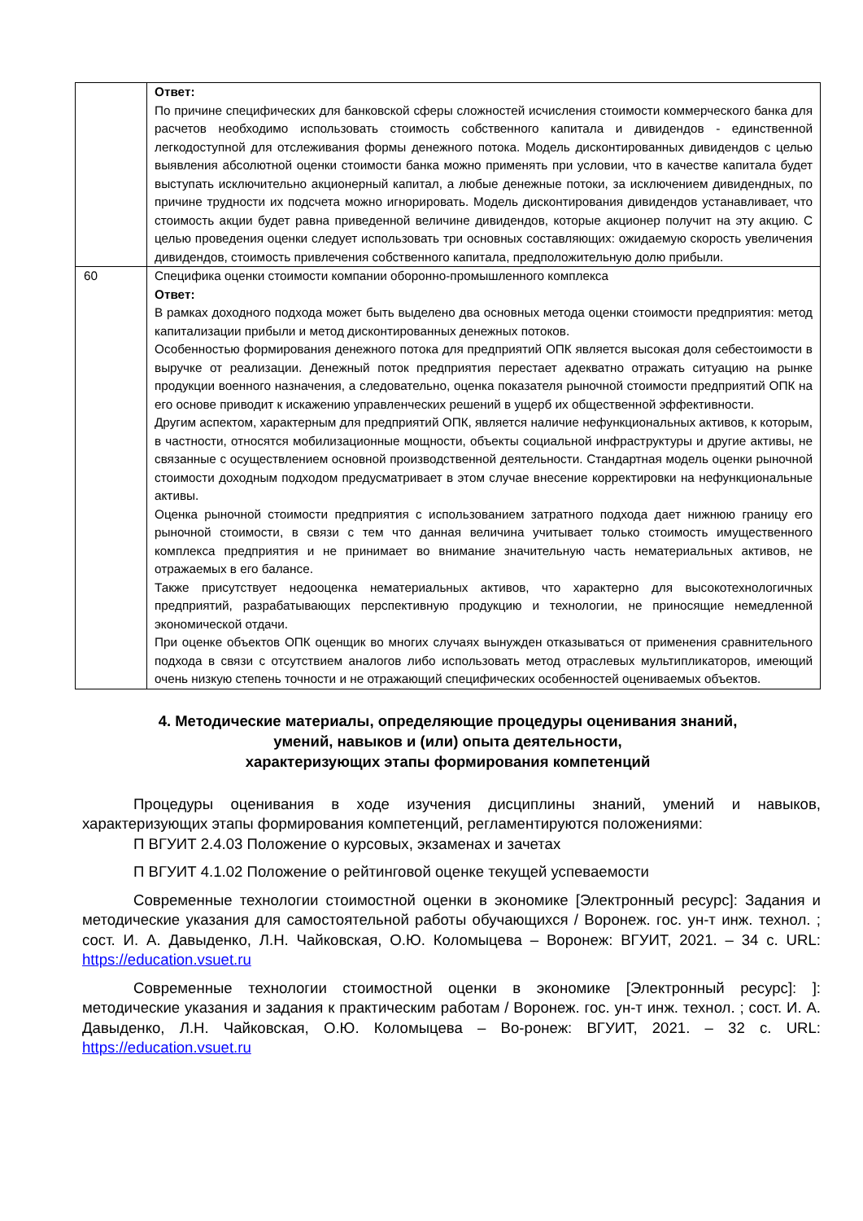| | Ответ: По причине специфических для банковской сферы сложностей исчисления стоимости коммерческого банка для расчетов необходимо использовать стоимость собственного капитала и дивидендов - единственной легкодоступной для отслеживания формы денежного потока. Модель дисконтированных дивидендов с целью выявления абсолютной оценки стоимости банка можно применять при условии, что в качестве капитала будет выступать исключительно акционерный капитал, а любые денежные потоки, за исключением дивидендных, по причине трудности их подсчета можно игнорировать. Модель дисконтирования дивидендов устанавливает, что стоимость акции будет равна приведенной величине дивидендов, которые акционер получит на эту акцию. С целью проведения оценки следует использовать три основных составляющих: ожидаемую скорость увеличения дивидендов, стоимость привлечения собственного капитала, предположительную долю прибыли. |
| 60 | Специфика оценки стоимости компании оборонно-промышленного комплекса Ответ: В рамках доходного подхода может быть выделено два основных метода оценки стоимости предприятия: метод капитализации прибыли и метод дисконтированных денежных потоков. Особенностью формирования денежного потока для предприятий ОПК является высокая доля себестоимости в выручке от реализации. Денежный поток предприятия перестает адекватно отражать ситуацию на рынке продукции военного назначения, а следовательно, оценка показателя рыночной стоимости предприятий ОПК на его основе приводит к искажению управленческих решений в ущерб их общественной эффективности. Другим аспектом, характерным для предприятий ОПК, является наличие нефункциональных активов, к которым, в частности, относятся мобилизационные мощности, объекты социальной инфраструктуры и другие активы, не связанные с осуществлением основной производственной деятельности. Стандартная модель оценки рыночной стоимости доходным подходом предусматривает в этом случае внесение корректировки на нефункциональные активы. Оценка рыночной стоимости предприятия с использованием затратного подхода дает нижнюю границу его рыночной стоимости, в связи с тем что данная величина учитывает только стоимость имущественного комплекса предприятия и не принимает во внимание значительную часть нематериальных активов, не отражаемых в его балансе. Также присутствует недооценка нематериальных активов, что характерно для высокотехнологичных предприятий, разрабатывающих перспективную продукцию и технологии, не приносящие немедленной экономической отдачи. При оценке объектов ОПК оценщик во многих случаях вынужден отказываться от применения сравнительного подхода в связи с отсутствием аналогов либо использовать метод отраслевых мультипликаторов, имеющий очень низкую степень точности и не отражающий специфических особенностей оцениваемых объектов. |
4. Методические материалы, определяющие процедуры оценивания знаний,
умений, навыков и (или) опыта деятельности,
характеризующих этапы формирования компетенций
Процедуры оценивания в ходе изучения дисциплины знаний, умений и навыков, характеризующих этапы формирования компетенций, регламентируются положениями:
П ВГУИТ 2.4.03 Положение о курсовых, экзаменах и зачетах
П ВГУИТ 4.1.02 Положение о рейтинговой оценке текущей успеваемости
Современные технологии стоимостной оценки в экономике [Электронный ресурс]: Задания и методические указания для самостоятельной работы обучающихся / Воронеж. гос. ун-т инж. технол. ; сост. И. А. Давыденко, Л.Н. Чайковская, О.Ю. Коломыцева – Воронеж: ВГУИТ, 2021. – 34 с. URL: https://education.vsuet.ru
Современные технологии стоимостной оценки в экономике [Электронный ресурс]: ]: методические указания и задания к практическим работам / Воронеж. гос. ун-т инж. технол. ; сост. И. А. Давыденко, Л.Н. Чайковская, О.Ю. Коломыцева – Во-ронеж: ВГУИТ, 2021. – 32 с. URL: https://education.vsuet.ru